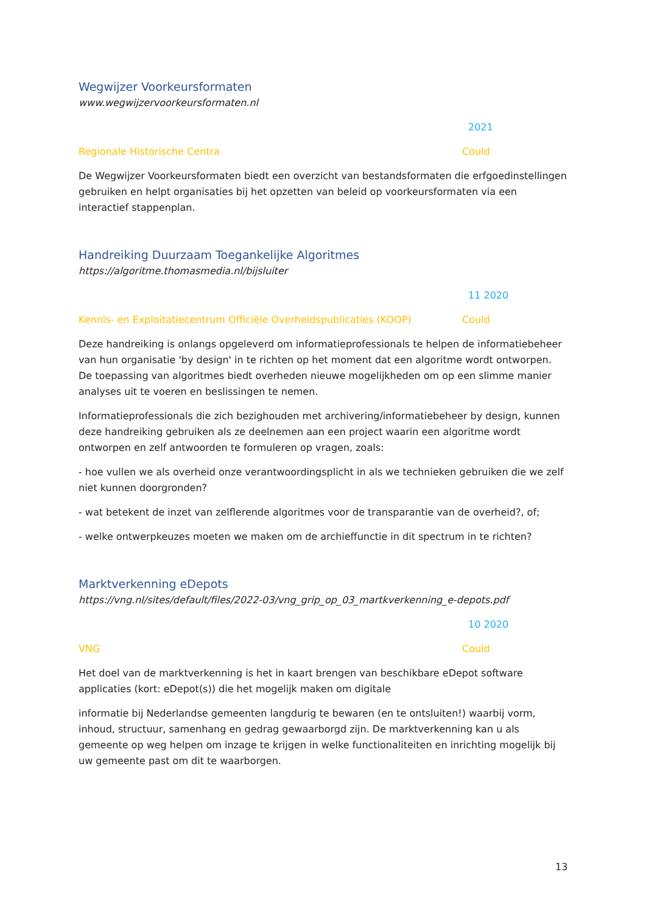Wegwijzer Voorkeursformaten
www.wegwijzervoorkeursformaten.nl
2021
Regionale Historische Centra Could
De Wegwijzer Voorkeursformaten biedt een overzicht van bestandsformaten die erfgoedinstellingen gebruiken en helpt organisaties bij het opzetten van beleid op voorkeursformaten via een interactief stappenplan.
Handreiking Duurzaam Toegankelijke Algoritmes
https://algoritme.thomasmedia.nl/bijsluiter
11 2020
Kennis- en Exploitatiecentrum Officiële Overheidspublicaties (KOOP) Could
Deze handreiking is onlangs opgeleverd om informatieprofessionals te helpen de informatiebeheer van hun organisatie 'by design' in te richten op het moment dat een algoritme wordt ontworpen. De toepassing van algoritmes biedt overheden nieuwe mogelijkheden om op een slimme manier analyses uit te voeren en beslissingen te nemen.
Informatieprofessionals die zich bezighouden met archivering/informatiebeheer by design, kunnen deze handreiking gebruiken als ze deelnemen aan een project waarin een algoritme wordt ontworpen en zelf antwoorden te formuleren op vragen, zoals:
- hoe vullen we als overheid onze verantwoordingsplicht in als we technieken gebruiken die we zelf niet kunnen doorgronden?
- wat betekent de inzet van zelflerende algoritmes voor de transparantie van de overheid?, of;
- welke ontwerpkeuzes moeten we maken om de archieffunctie in dit spectrum in te richten?
Marktverkenning eDepots
https://vng.nl/sites/default/files/2022-03/vng_grip_op_03_martkverkenning_e-depots.pdf
10 2020
VNG Could
Het doel van de marktverkenning is het in kaart brengen van beschikbare eDepot software applicaties (kort: eDepot(s)) die het mogelijk maken om digitale
informatie bij Nederlandse gemeenten langdurig te bewaren (en te ontsluiten!) waarbij vorm, inhoud, structuur, samenhang en gedrag gewaarborgd zijn. De marktverkenning kan u als gemeente op weg helpen om inzage te krijgen in welke functionaliteiten en inrichting mogelijk bij uw gemeente past om dit te waarborgen.
13